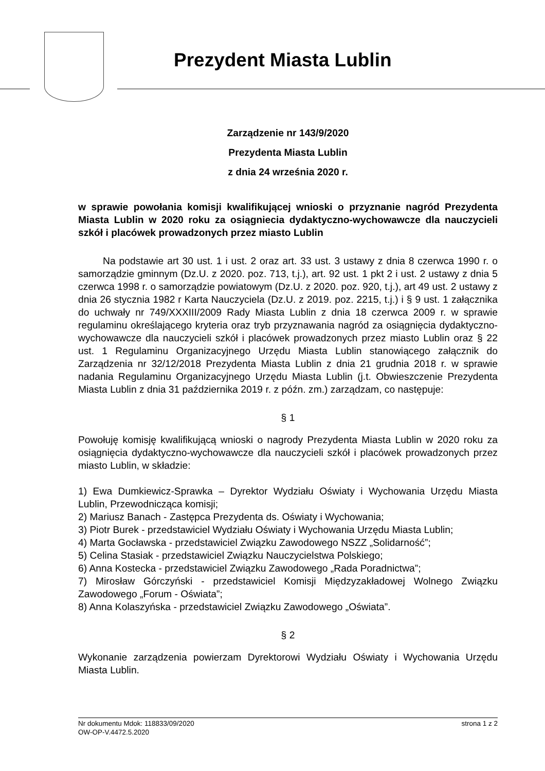Prezydent Miasta Lublin
Zarządzenie nr 143/9/2020
Prezydenta Miasta Lublin
z dnia 24 września 2020 r.
w sprawie powołania komisji kwalifikującej wnioski o przyznanie nagród Prezydenta Miasta Lublin w 2020 roku za osiągniecia dydaktyczno-wychowawcze dla nauczycieli szkół i placówek prowadzonych przez miasto Lublin
Na podstawie art 30 ust. 1 i ust. 2 oraz art. 33 ust. 3 ustawy z dnia 8 czerwca 1990 r. o samorządzie gminnym (Dz.U. z 2020. poz. 713, t.j.), art. 92 ust. 1 pkt 2 i ust. 2 ustawy z dnia 5 czerwca 1998 r. o samorządzie powiatowym (Dz.U. z 2020. poz. 920, t.j.), art 49 ust. 2 ustawy z dnia 26 stycznia 1982 r Karta Nauczyciela (Dz.U. z 2019. poz. 2215, t.j.) i § 9 ust. 1 załącznika do uchwały nr 749/XXXIII/2009 Rady Miasta Lublin z dnia 18 czerwca 2009 r. w sprawie regulaminu określającego kryteria oraz tryb przyznawania nagród za osiągnięcia dydaktyczno-wychowawcze dla nauczycieli szkół i placówek prowadzonych przez miasto Lublin oraz § 22 ust. 1 Regulaminu Organizacyjnego Urzędu Miasta Lublin stanowiącego załącznik do Zarządzenia nr 32/12/2018 Prezydenta Miasta Lublin z dnia 21 grudnia 2018 r. w sprawie nadania Regulaminu Organizacyjnego Urzędu Miasta Lublin (j.t. Obwieszczenie Prezydenta Miasta Lublin z dnia 31 października 2019 r. z późn. zm.) zarządzam, co następuje:
§ 1
Powołuję komisję kwalifikującą wnioski o nagrody Prezydenta Miasta Lublin w 2020 roku za osiągnięcia dydaktyczno-wychowawcze dla nauczycieli szkół i placówek prowadzonych przez miasto Lublin, w składzie:
1) Ewa Dumkiewicz-Sprawka – Dyrektor Wydziału Oświaty i Wychowania Urzędu Miasta Lublin, Przewodnicząca komisji;
2) Mariusz Banach - Zastępca Prezydenta ds. Oświaty i Wychowania;
3) Piotr Burek - przedstawiciel Wydziału Oświaty i Wychowania Urzędu Miasta Lublin;
4) Marta Gocławska - przedstawiciel Związku Zawodowego NSZZ „Solidarność”;
5) Celina Stasiak - przedstawiciel Związku Nauczycielstwa Polskiego;
6) Anna Kostecka - przedstawiciel Związku Zawodowego „Rada Poradnictwa”;
7) Mirosław Górczyński - przedstawiciel Komisji Międzyzakładowej Wolnego Związku Zawodowego „Forum - Oświata”;
8) Anna Kolaszyńska - przedstawiciel Związku Zawodowego „Oświata”.
§ 2
Wykonanie zarządzenia powierzam Dyrektorowi Wydziału Oświaty i Wychowania Urzędu Miasta Lublin.
strona 1 z 2 Nr dokumentu Mdok: 118833/09/2020
OW-OP-V.4472.5.2020